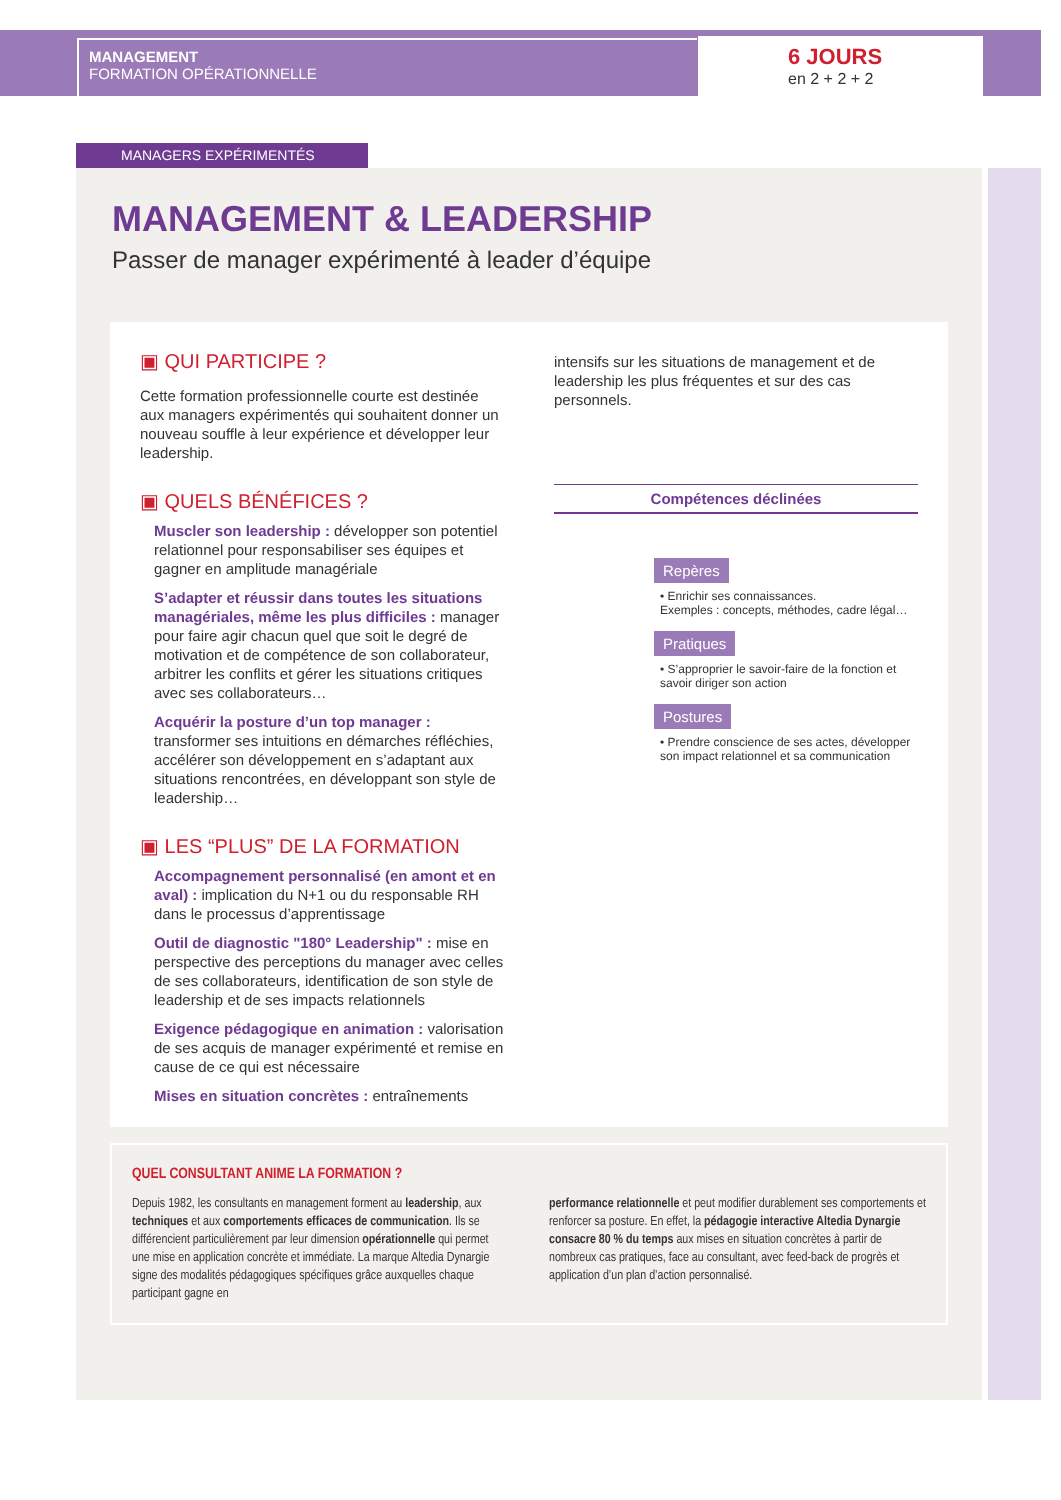MANAGEMENT
FORMATION OPÉRATIONNELLE
6 JOURS
en 2 + 2 + 2
MANAGERS EXPÉRIMENTÉS
MANAGEMENT & LEADERSHIP
Passer de manager expérimenté à leader d’équipe
▣ QUI PARTICIPE ?
Cette formation professionnelle courte est destinée aux managers expérimentés qui souhaitent donner un nouveau souffle à leur expérience et développer leur leadership.
▣ QUELS BÉNÉFICES ?
Muscler son leadership : développer son potentiel relationnel pour responsabiliser ses équipes et gagner en amplitude managériale
S’adapter et réussir dans toutes les situations managériales, même les plus difficiles : manager pour faire agir chacun quel que soit le degré de motivation et de compétence de son collaborateur, arbitrer les conflits et gérer les situations critiques avec ses collaborateurs…
Acquérir la posture d’un top manager : transformer ses intuitions en démarches réfléchies, accélérer son développement en s’adaptant aux situations rencontrées, en développant son style de leadership…
▣ LES “PLUS” DE LA FORMATION
Accompagnement personnalisé (en amont et en aval) : implication du N+1 ou du responsable RH dans le processus d’apprentissage
Outil de diagnostic "180° Leadership" : mise en perspective des perceptions du manager avec celles de ses collaborateurs, identification de son style de leadership et de ses impacts relationnels
Exigence pédagogique en animation : valorisation de ses acquis de manager expérimenté et remise en cause de ce qui est nécessaire
Mises en situation concrètes : entraînements
intensifs sur les situations de management et de leadership les plus fréquentes et sur des cas personnels.
Compétences déclinées
Repères
• Enrichir ses connaissances.
Exemples : concepts, méthodes, cadre légal…
Pratiques
• S’approprier le savoir-faire de la fonction et savoir diriger son action
Postures
• Prendre conscience de ses actes, développer son impact relationnel et sa communication
QUEL CONSULTANT ANIME LA FORMATION ?
Depuis 1982, les consultants en management forment au leadership, aux techniques et aux comportements efficaces de communication. Ils se différencient particulièrement par leur dimension opérationnelle qui permet une mise en application concrète et immédiate. La marque Altedia Dynargie signe des modalités pédagogiques spécifiques grâce auxquelles chaque participant gagne en
performance relationnelle et peut modifier durablement ses comportements et renforcer sa posture. En effet, la pédagogie interactive Altedia Dynargie consacre 80 % du temps aux mises en situation concrètes à partir de nombreux cas pratiques, face au consultant, avec feed-back de progrès et application d’un plan d’action personnalisé.